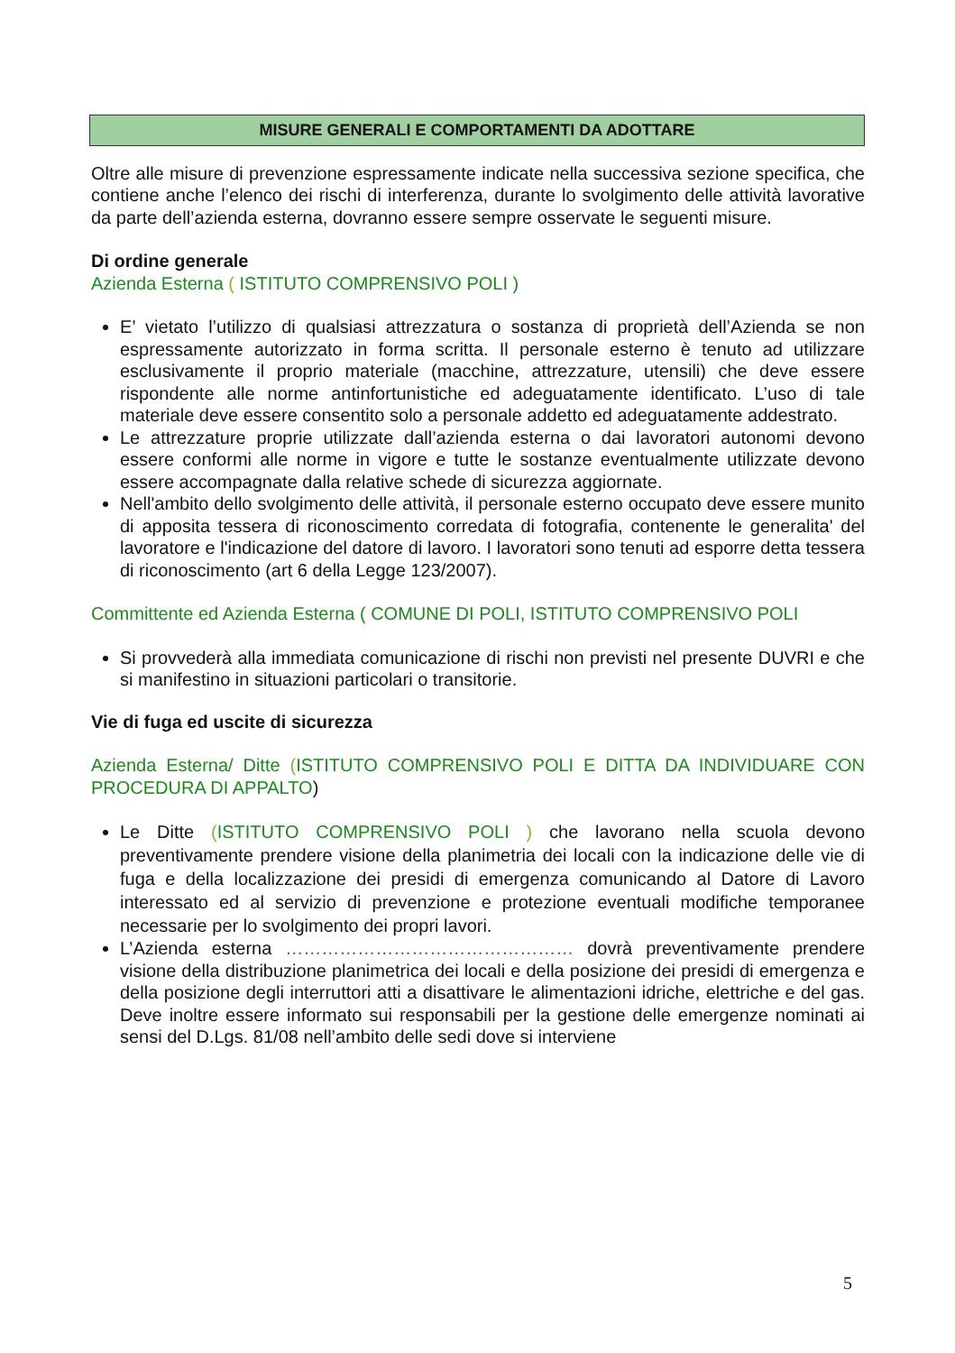MISURE GENERALI E COMPORTAMENTI DA ADOTTARE
Oltre alle misure di prevenzione espressamente indicate nella successiva sezione specifica, che contiene anche l’elenco dei rischi di interferenza, durante lo svolgimento delle attività lavorative da parte dell’azienda esterna, dovranno essere sempre osservate le seguenti misure.
Di ordine generale
Azienda Esterna ( ISTITUTO COMPRENSIVO POLI )
E’ vietato l’utilizzo di qualsiasi attrezzatura o sostanza di proprietà dell’Azienda se non espressamente autorizzato in forma scritta. Il personale esterno è tenuto ad utilizzare esclusivamente il proprio materiale (macchine, attrezzature, utensili) che deve essere rispondente alle norme antinfortunistiche ed adeguatamente identificato. L’uso di tale materiale deve essere consentito solo a personale addetto ed adeguatamente addestrato.
Le attrezzature proprie utilizzate dall’azienda esterna o dai lavoratori autonomi devono essere conformi alle norme in vigore e tutte le sostanze eventualmente utilizzate devono essere accompagnate dalla relative schede di sicurezza aggiornate.
Nell'ambito dello svolgimento delle attività, il personale esterno occupato deve essere munito di apposita tessera di riconoscimento corredata di fotografia, contenente le generalita' del lavoratore e l'indicazione del datore di lavoro. I lavoratori sono tenuti ad esporre detta tessera di riconoscimento (art 6 della Legge 123/2007).
Committente ed Azienda Esterna ( COMUNE DI POLI, ISTITUTO COMPRENSIVO POLI
Si provvederà alla immediata comunicazione di rischi non previsti nel presente DUVRI e che si manifestino in situazioni particolari o transitorie.
Vie di fuga ed uscite di sicurezza
Azienda Esterna/ Ditte (ISTITUTO COMPRENSIVO POLI E DITTA DA INDIVIDUARE CON PROCEDURA DI APPALTO)
Le Ditte (ISTITUTO COMPRENSIVO POLI ) che lavorano nella scuola devono preventivamente prendere visione della planimetria dei locali con la indicazione delle vie di fuga e della localizzazione dei presidi di emergenza comunicando al Datore di Lavoro interessato ed al servizio di prevenzione e protezione eventuali modifiche temporanee necessarie per lo svolgimento dei propri lavori.
L’Azienda esterna ………………………………………… dovrà preventivamente prendere visione della distribuzione planimetrica dei locali e della posizione dei presidi di emergenza e della posizione degli interruttori atti a disattivare le alimentazioni idriche, elettriche e del gas. Deve inoltre essere informato sui responsabili per la gestione delle emergenze nominati ai sensi del D.Lgs. 81/08 nell’ambito delle sedi dove si interviene
5